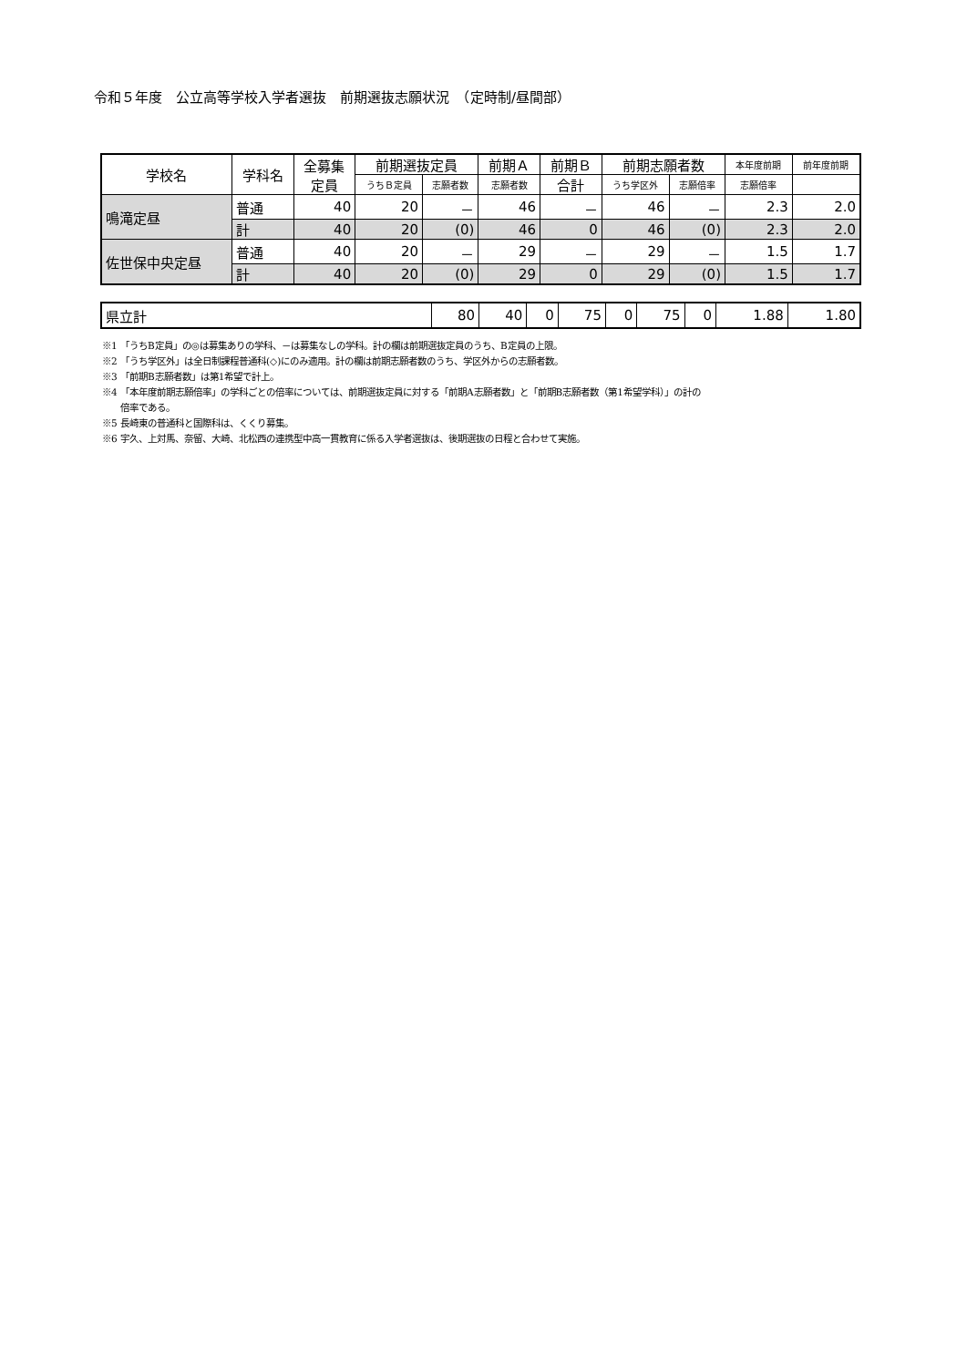令和５年度　公立高等学校入学者選抜　前期選抜志願状況　（定時制/昼間部）
| 学校名 | 学科名 | 全募集 定員 | 前期選抜定員 | | 前期Ａ | 前期Ｂ | 前期志願者数 | | 本年度前期 | 前年度前期 |
| --- | --- | --- | --- | --- | --- | --- | --- | --- | --- | --- |
| | | | うちＢ定員 | | 志願者数 | 志願者数 | 合計 | うち学区外 | 志願倍率 | 志願倍率 |
| 鳴滝定昼 | 普通 | 40 | 20 | － | 46 | － | 46 | － | 2.3 | 2.0 |
| | 計 | 40 | 20 | (0) | 46 | 0 | 46 | (0) | 2.3 | 2.0 |
| 佐世保中央定昼 | 普通 | 40 | 20 | － | 29 | － | 29 | － | 1.5 | 1.7 |
| | 計 | 40 | 20 | (0) | 29 | 0 | 29 | (0) | 1.5 | 1.7 |
| 県立計 | 80 | 40 | 0 | 75 | 0 | 75 | 0 | 1.88 | 1.80 |
※1 「うちB定員」の◎は募集ありの学科、－は募集なしの学科。計の欄は前期選抜定員のうち、B定員の上限。
※2 「うち学区外」は全日制課程普通科(◇)にのみ適用。計の欄は前期志願者数のうち、学区外からの志願者数。
※3 「前期B志願者数」は第1希望で計上。
※4 「本年度前期志願倍率」の学科ごとの倍率については、前期選抜定員に対する「前期A志願者数」と「前期B志願者数（第1希望学科）」の計の
　　倍率である。
※5 長崎東の普通科と国際科は、くくり募集。
※6 宇久、上対馬、奈留、大崎、北松西の連携型中高一貫教育に係る入学者選抜は、後期選抜の日程と合わせて実施。